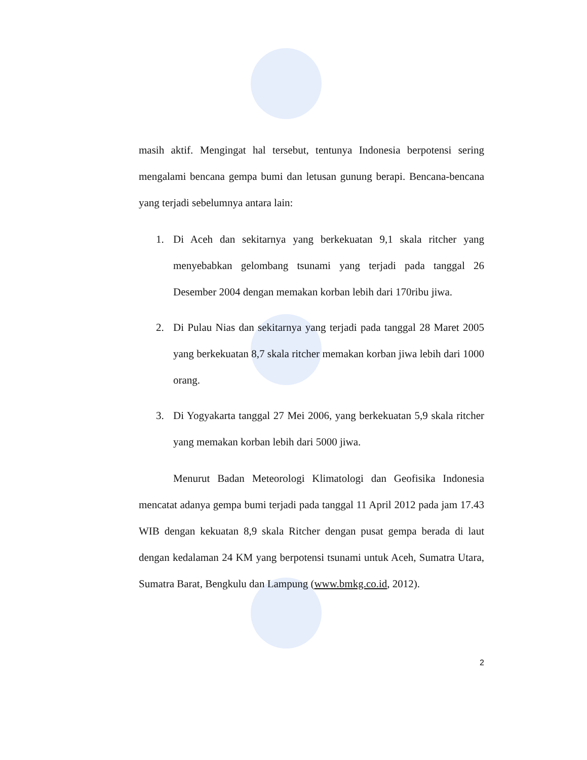masih aktif. Mengingat hal tersebut, tentunya Indonesia berpotensi sering mengalami bencana gempa bumi dan letusan gunung berapi. Bencana-bencana yang terjadi sebelumnya antara lain:
1. Di Aceh dan sekitarnya yang berkekuatan 9,1 skala ritcher yang menyebabkan gelombang tsunami yang terjadi pada tanggal 26 Desember 2004 dengan memakan korban lebih dari 170ribu jiwa.
2. Di Pulau Nias dan sekitarnya yang terjadi pada tanggal 28 Maret 2005 yang berkekuatan 8,7 skala ritcher memakan korban jiwa lebih dari 1000 orang.
3. Di Yogyakarta tanggal 27 Mei 2006, yang berkekuatan 5,9 skala ritcher yang memakan korban lebih dari 5000 jiwa.
Menurut Badan Meteorologi Klimatologi dan Geofisika Indonesia mencatat adanya gempa bumi terjadi pada tanggal 11 April 2012 pada jam 17.43 WIB dengan kekuatan 8,9 skala Ritcher dengan pusat gempa berada di laut dengan kedalaman 24 KM yang berpotensi tsunami untuk Aceh, Sumatra Utara, Sumatra Barat, Bengkulu dan Lampung (www.bmkg.co.id, 2012).
2